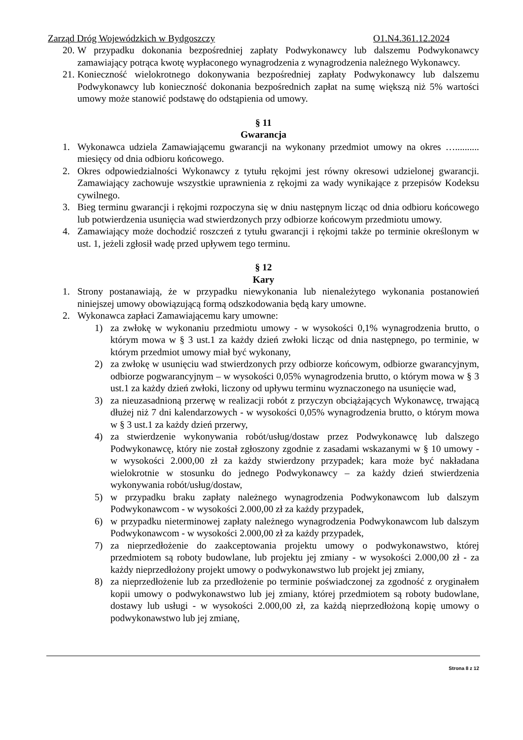Zarząd Dróg Wojewódzkich w Bydgoszczy O1.N4.361.12.2024
20. W przypadku dokonania bezpośredniej zapłaty Podwykonawcy lub dalszemu Podwykonawcy zamawiający potrąca kwotę wypłaconego wynagrodzenia z wynagrodzenia należnego Wykonawcy.
21. Konieczność wielokrotnego dokonywania bezpośredniej zapłaty Podwykonawcy lub dalszemu Podwykonawcy lub konieczność dokonania bezpośrednich zapłat na sumę większą niż 5% wartości umowy może stanowić podstawę do odstąpienia od umowy.
§ 11
Gwarancja
1. Wykonawca udziela Zamawiającemu gwarancji na wykonany przedmiot umowy na okres ….......... miesięcy od dnia odbioru końcowego.
2. Okres odpowiedzialności Wykonawcy z tytułu rękojmi jest równy okresowi udzielonej gwarancji. Zamawiający zachowuje wszystkie uprawnienia z rękojmi za wady wynikające z przepisów Kodeksu cywilnego.
3. Bieg terminu gwarancji i rękojmi rozpoczyna się w dniu następnym licząc od dnia odbioru końcowego lub potwierdzenia usunięcia wad stwierdzonych przy odbiorze końcowym przedmiotu umowy.
4. Zamawiający może dochodzić roszczeń z tytułu gwarancji i rękojmi także po terminie określonym w ust. 1, jeżeli zgłosił wadę przed upływem tego terminu.
§ 12
Kary
1. Strony postanawiają, że w przypadku niewykonania lub nienależytego wykonania postanowień niniejszej umowy obowiązującą formą odszkodowania będą kary umowne.
2. Wykonawca zapłaci Zamawiającemu kary umowne:
1) za zwłokę w wykonaniu przedmiotu umowy - w wysokości 0,1% wynagrodzenia brutto, o którym mowa w § 3 ust.1 za każdy dzień zwłoki licząc od dnia następnego, po terminie, w którym przedmiot umowy miał być wykonany,
2) za zwłokę w usunięciu wad stwierdzonych przy odbiorze końcowym, odbiorze gwarancyjnym, odbiorze pogwarancyjnym – w wysokości 0,05% wynagrodzenia brutto, o którym mowa w § 3 ust.1 za każdy dzień zwłoki, liczony od upływu terminu wyznaczonego na usunięcie wad,
3) za nieuzasadnioną przerwę w realizacji robót z przyczyn obciążających Wykonawcę, trwającą dłużej niż 7 dni kalendarzowych - w wysokości 0,05% wynagrodzenia brutto, o którym mowa w § 3 ust.1 za każdy dzień przerwy,
4) za stwierdzenie wykonywania robót/usług/dostaw przez Podwykonawcę lub dalszego Podwykonawcę, który nie został zgłoszony zgodnie z zasadami wskazanymi w § 10 umowy - w wysokości 2.000,00 zł za każdy stwierdzony przypadek; kara może być nakładana wielokrotnie w stosunku do jednego Podwykonawcy – za każdy dzień stwierdzenia wykonywania robót/usług/dostaw,
5) w przypadku braku zapłaty należnego wynagrodzenia Podwykonawcom lub dalszym Podwykonawcom - w wysokości 2.000,00 zł za każdy przypadek,
6) w przypadku nieterminowej zapłaty należnego wynagrodzenia Podwykonawcom lub dalszym Podwykonawcom - w wysokości 2.000,00 zł za każdy przypadek,
7) za nieprzedłożenie do zaakceptowania projektu umowy o podwykonawstwo, której przedmiotem są roboty budowlane, lub projektu jej zmiany - w wysokości 2.000,00 zł - za każdy nieprzedłożony projekt umowy o podwykonawstwo lub projekt jej zmiany,
8) za nieprzedłożenie lub za przedłożenie po terminie poświadczonej za zgodność z oryginałem kopii umowy o podwykonawstwo lub jej zmiany, której przedmiotem są roboty budowlane, dostawy lub usługi - w wysokości 2.000,00 zł, za każdą nieprzedłożoną kopię umowy o podwykonawstwo lub jej zmianę,
Strona 8 z 12